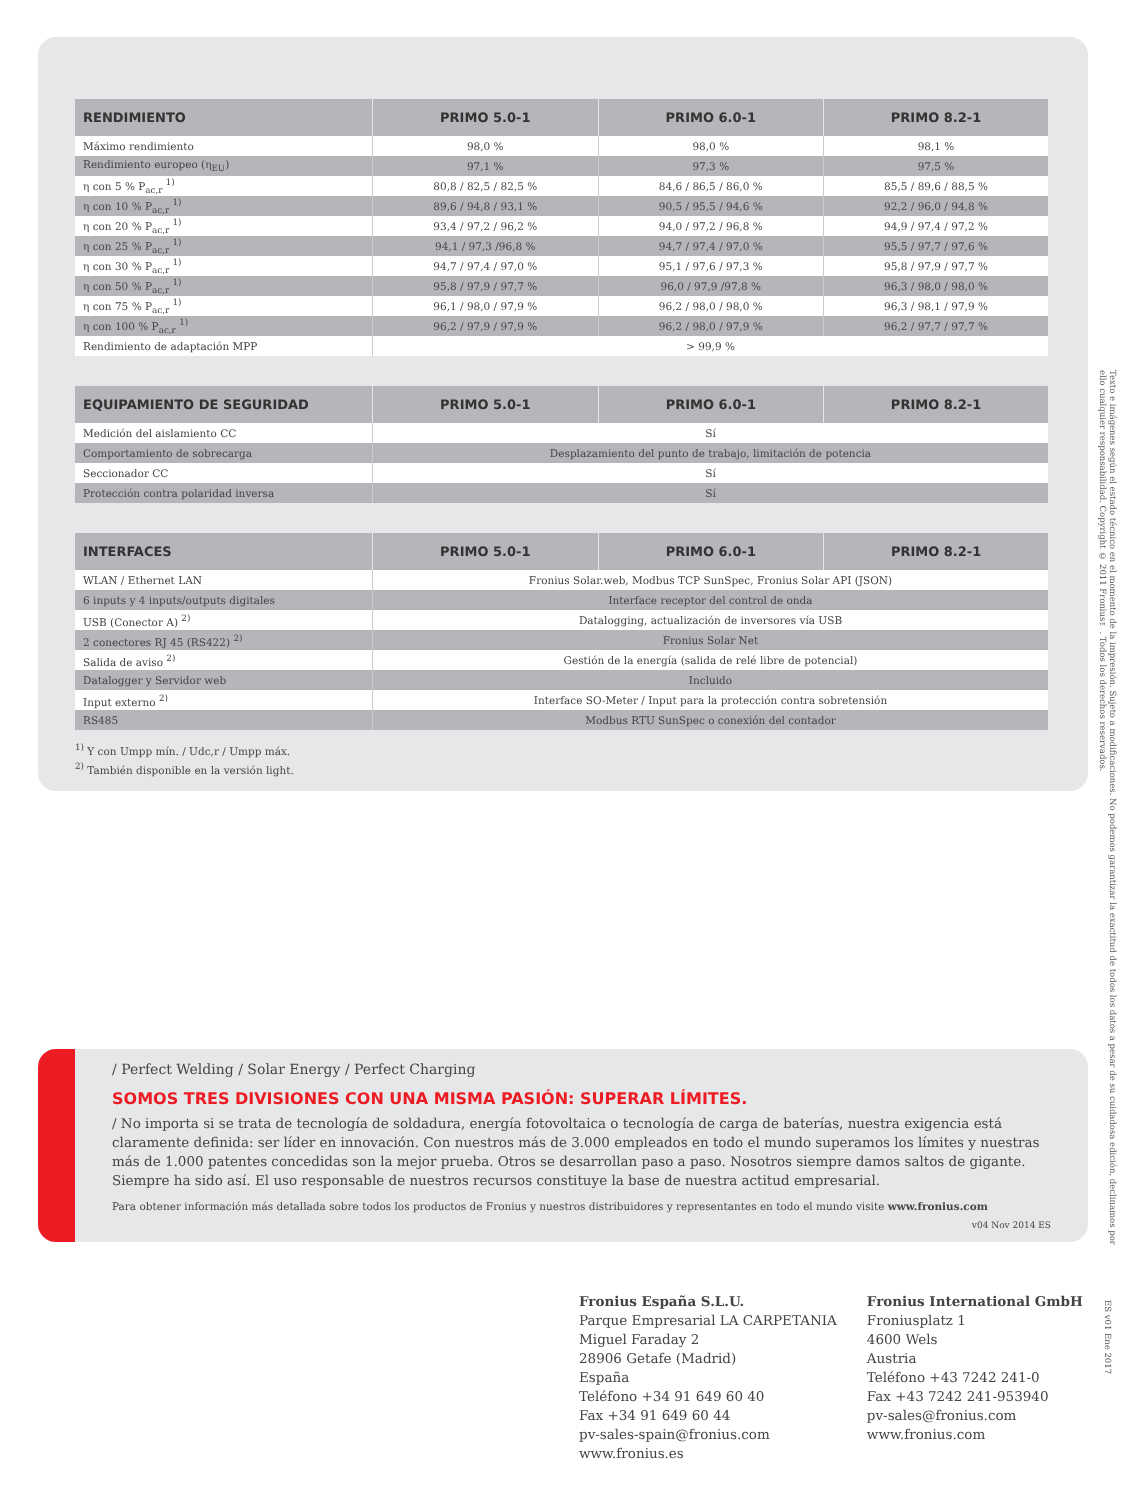| RENDIMIENTO | PRIMO 5.0-1 | PRIMO 6.0-1 | PRIMO 8.2-1 |
| --- | --- | --- | --- |
| Máximo rendimiento | 98,0 % | 98,0 % | 98,1 % |
| Rendimiento europeo (η<sub>EU</sub>) | 97,1 % | 97,3 % | 97,5 % |
| η con 5 % P<sub>ac,r</sub> <sup>1)</sup> | 80,8 / 82,5 / 82,5 % | 84,6 / 86,5 / 86,0 % | 85,5 / 89,6 / 88,5 % |
| η con 10 % P<sub>ac,r</sub> <sup>1)</sup> | 89,6 / 94,8 / 93,1 % | 90,5 / 95,5 / 94,6 % | 92,2 / 96,0 / 94,8 % |
| η con 20 % P<sub>ac,r</sub> <sup>1)</sup> | 93,4 / 97,2 / 96,2 % | 94,0 / 97,2 / 96,8 % | 94,9 / 97,4 / 97,2 % |
| η con 25 % P<sub>ac,r</sub> <sup>1)</sup> | 94,1 / 97,3 /96,8 % | 94,7 / 97,4 / 97,0 % | 95,5 / 97,7 / 97,6 % |
| η con 30 % P<sub>ac,r</sub> <sup>1)</sup> | 94,7 / 97,4 / 97,0 % | 95,1 / 97,6 / 97,3 % | 95,8 / 97,9 / 97,7 % |
| η con 50 % P<sub>ac,r</sub> <sup>1)</sup> | 95,8 / 97,9 / 97,7 % | 96,0 / 97,9 /97,8 % | 96,3 / 98,0 / 98,0 % |
| η con 75 % P<sub>ac,r</sub> <sup>1)</sup> | 96,1 / 98,0 / 97,9 % | 96,2 / 98,0 / 98,0 % | 96,3 / 98,1 / 97,9 % |
| η con 100 % P<sub>ac,r</sub> <sup>1)</sup> | 96,2 / 97,9 / 97,9 % | 96,2 / 98,0 / 97,9 % | 96,2 / 97,7 / 97,7 % |
| Rendimiento de adaptación MPP | > 99,9 % | | |
| EQUIPAMIENTO DE SEGURIDAD | PRIMO 5.0-1 | PRIMO 6.0-1 | PRIMO 8.2-1 |
| --- | --- | --- | --- |
| Medición del aislamiento CC | Sí | | |
| Comportamiento de sobrecarga | Desplazamiento del punto de trabajo, limitación de potencia | | |
| Seccionador CC | Sí | | |
| Protección contra polaridad inversa | Sí | | |
| INTERFACES | PRIMO 5.0-1 | PRIMO 6.0-1 | PRIMO 8.2-1 |
| --- | --- | --- | --- |
| WLAN / Ethernet LAN | Fronius Solar.web, Modbus TCP SunSpec, Fronius Solar API (JSON) | | |
| 6 inputs y 4 inputs/outputs digitales | Interface receptor del control de onda | | |
| USB (Conector A) <sup>2)</sup> | Datalogging, actualización de inversores vía USB | | |
| 2 conectores RJ 45 (RS422) <sup>2)</sup> | Fronius Solar Net | | |
| Salida de aviso <sup>2)</sup> | Gestión de la energía (salida de relé libre de potencial) | | |
| Datalogger y Servidor web | Incluido | | |
| Input externo <sup>2)</sup> | Interface SO-Meter / Input para la protección contra sobretensión | | |
| RS485 | Modbus RTU SunSpec o conexión del contador | | |
<sup>1)</sup> Y con Umpp mín. / Udc,r / Umpp máx.
<sup>2)</sup> También disponible en la versión light.
/ Perfect Welding / Solar Energy / Perfect Charging
SOMOS TRES DIVISIONES CON UNA MISMA PASIÓN: SUPERAR LÍMITES.
/ No importa si se trata de tecnología de soldadura, energía fotovoltaica o tecnología de carga de baterías, nuestra exigencia está claramente definida: ser líder en innovación. Con nuestros más de 3.000 empleados en todo el mundo superamos los límites y nuestras más de 1.000 patentes concedidas son la mejor prueba. Otros se desarrollan paso a paso. Nosotros siempre damos saltos de gigante. Siempre ha sido así. El uso responsable de nuestros recursos constituye la base de nuestra actitud empresarial.
Para obtener información más detallada sobre todos los productos de Fronius y nuestros distribuidores y representantes en todo el mundo visite www.fronius.com
v04 Nov 2014 ES
Fronius España S.L.U.
Parque Empresarial LA CARPETANIA
Miguel Faraday 2
28906 Getafe (Madrid)
España
Teléfono +34 91 649 60 40
Fax +34 91 649 60 44
pv-sales-spain@fronius.com
www.fronius.es
Fronius International GmbH
Froniusplatz 1
4600 Wels
Austria
Teléfono +43 7242 241-0
Fax +43 7242 241-953940
pv-sales@fronius.com
www.fronius.com
Texto e imágenes según el estado técnico en el momento de la impresión. Sujeto a modificaciones. No podemos garantizar la exactitud de todos los datos a pesar de su cuidadosa edición, declinamos por ello cualquier responsabilidad. Copyright © 2011 Fronius™. Todos los derechos reservados.
ES v01 Ene 2017